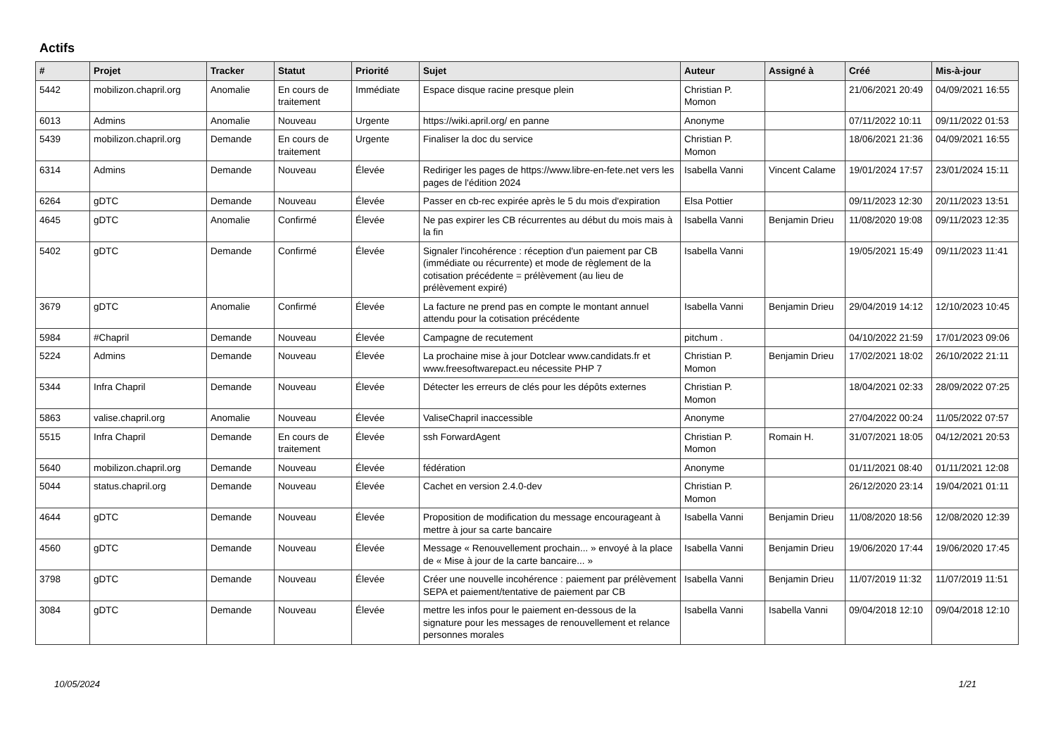Actifs
| # | Projet | Tracker | Statut | Priorité | Sujet | Auteur | Assigné à | Créé | Mis-à-jour |
| --- | --- | --- | --- | --- | --- | --- | --- | --- | --- |
| 5442 | mobilizon.chapril.org | Anomalie | En cours de traitement | Immédiate | Espace disque racine presque plein | Christian P. Momon | | 21/06/2021 20:49 | 04/09/2021 16:55 |
| 6013 | Admins | Anomalie | Nouveau | Urgente | https://wiki.april.org/ en panne | Anonyme | | 07/11/2022 10:11 | 09/11/2022 01:53 |
| 5439 | mobilizon.chapril.org | Demande | En cours de traitement | Urgente | Finaliser la doc du service | Christian P. Momon | | 18/06/2021 21:36 | 04/09/2021 16:55 |
| 6314 | Admins | Demande | Nouveau | Élevée | Rediriger les pages de https://www.libre-en-fete.net vers les pages de l'édition 2024 | Isabella Vanni | Vincent Calame | 19/01/2024 17:57 | 23/01/2024 15:11 |
| 6264 | gDTC | Demande | Nouveau | Élevée | Passer en cb-rec expirée après le 5 du mois d'expiration | Elsa Pottier | | 09/11/2023 12:30 | 20/11/2023 13:51 |
| 4645 | gDTC | Anomalie | Confirmé | Élevée | Ne pas expirer les CB récurrentes au début du mois mais à la fin | Isabella Vanni | Benjamin Drieu | 11/08/2020 19:08 | 09/11/2023 12:35 |
| 5402 | gDTC | Demande | Confirmé | Élevée | Signaler l'incohérence : réception d'un paiement par CB (immédiate ou récurrente) et mode de règlement de la cotisation précédente = prélèvement (au lieu de prélèvement expiré) | Isabella Vanni | | 19/05/2021 15:49 | 09/11/2023 11:41 |
| 3679 | gDTC | Anomalie | Confirmé | Élevée | La facture ne prend pas en compte le montant annuel attendu pour la cotisation précédente | Isabella Vanni | Benjamin Drieu | 29/04/2019 14:12 | 12/10/2023 10:45 |
| 5984 | #Chapril | Demande | Nouveau | Élevée | Campagne de recutement | pitchum . | | 04/10/2022 21:59 | 17/01/2023 09:06 |
| 5224 | Admins | Demande | Nouveau | Élevée | La prochaine mise à jour Dotclear www.candidats.fr et www.freesoftwarepact.eu nécessite PHP 7 | Christian P. Momon | Benjamin Drieu | 17/02/2021 18:02 | 26/10/2022 21:11 |
| 5344 | Infra Chapril | Demande | Nouveau | Élevée | Détecter les erreurs de clés pour les dépôts externes | Christian P. Momon | | 18/04/2021 02:33 | 28/09/2022 07:25 |
| 5863 | valise.chapril.org | Anomalie | Nouveau | Élevée | ValiseChapril inaccessible | Anonyme | | 27/04/2022 00:24 | 11/05/2022 07:57 |
| 5515 | Infra Chapril | Demande | En cours de traitement | Élevée | ssh ForwardAgent | Christian P. Momon | Romain H. | 31/07/2021 18:05 | 04/12/2021 20:53 |
| 5640 | mobilizon.chapril.org | Demande | Nouveau | Élevée | fédération | Anonyme | | 01/11/2021 08:40 | 01/11/2021 12:08 |
| 5044 | status.chapril.org | Demande | Nouveau | Élevée | Cachet en version 2.4.0-dev | Christian P. Momon | | 26/12/2020 23:14 | 19/04/2021 01:11 |
| 4644 | gDTC | Demande | Nouveau | Élevée | Proposition de modification du message encourageant à mettre à jour sa carte bancaire | Isabella Vanni | Benjamin Drieu | 11/08/2020 18:56 | 12/08/2020 12:39 |
| 4560 | gDTC | Demande | Nouveau | Élevée | Message « Renouvellement prochain... » envoyé à la place de « Mise à jour de la carte bancaire... » | Isabella Vanni | Benjamin Drieu | 19/06/2020 17:44 | 19/06/2020 17:45 |
| 3798 | gDTC | Demande | Nouveau | Élevée | Créer une nouvelle incohérence : paiement par prélèvement SEPA et paiement/tentative de paiement par CB | Isabella Vanni | Benjamin Drieu | 11/07/2019 11:32 | 11/07/2019 11:51 |
| 3084 | gDTC | Demande | Nouveau | Élevée | mettre les infos pour le paiement en-dessous de la signature pour les messages de renouvellement et relance personnes morales | Isabella Vanni | Isabella Vanni | 09/04/2018 12:10 | 09/04/2018 12:10 |
10/05/2024 1/21